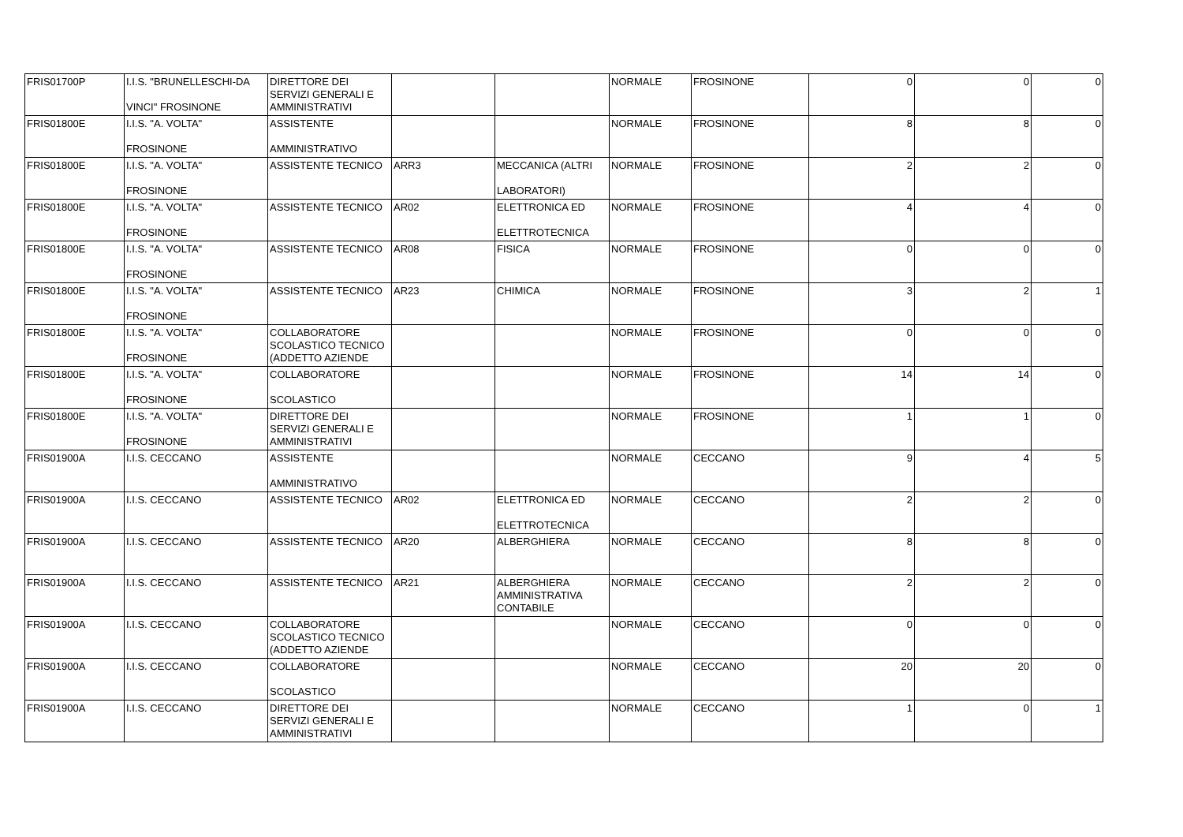| FRIS01700P | I.I.S. "BRUNELLESCHI-DA VINCI" FROSINONE | DIRETTORE DEI SERVIZI GENERALI E AMMINISTRATIVI | | | NORMALE | FROSINONE | 0 | 0 | 0 |
| FRIS01800E | I.I.S. "A. VOLTA" FROSINONE | ASSISTENTE AMMINISTRATIVO | | | NORMALE | FROSINONE | 8 | 8 | 0 |
| FRIS01800E | I.I.S. "A. VOLTA" FROSINONE | ASSISTENTE TECNICO | ARR3 | MECCANICA (ALTRI LABORATORI) | NORMALE | FROSINONE | 2 | 2 | 0 |
| FRIS01800E | I.I.S. "A. VOLTA" FROSINONE | ASSISTENTE TECNICO | AR02 | ELETTRONICA ED ELETTROTECNICA | NORMALE | FROSINONE | 4 | 4 | 0 |
| FRIS01800E | I.I.S. "A. VOLTA" FROSINONE | ASSISTENTE TECNICO | AR08 | FISICA | NORMALE | FROSINONE | 0 | 0 | 0 |
| FRIS01800E | I.I.S. "A. VOLTA" FROSINONE | ASSISTENTE TECNICO | AR23 | CHIMICA | NORMALE | FROSINONE | 3 | 2 | 1 |
| FRIS01800E | I.I.S. "A. VOLTA" FROSINONE | COLLABORATORE SCOLASTICO TECNICO (ADDETTO AZIENDE | | | NORMALE | FROSINONE | 0 | 0 | 0 |
| FRIS01800E | I.I.S. "A. VOLTA" FROSINONE | COLLABORATORE SCOLASTICO | | | NORMALE | FROSINONE | 14 | 14 | 0 |
| FRIS01800E | I.I.S. "A. VOLTA" FROSINONE | DIRETTORE DEI SERVIZI GENERALI E AMMINISTRATIVI | | | NORMALE | FROSINONE | 1 | 1 | 0 |
| FRIS01900A | I.I.S. CECCANO | ASSISTENTE AMMINISTRATIVO | | | NORMALE | CECCANO | 9 | 4 | 5 |
| FRIS01900A | I.I.S. CECCANO | ASSISTENTE TECNICO | AR02 | ELETTRONICA ED ELETTROTECNICA | NORMALE | CECCANO | 2 | 2 | 0 |
| FRIS01900A | I.I.S. CECCANO | ASSISTENTE TECNICO | AR20 | ALBERGHIERA | NORMALE | CECCANO | 8 | 8 | 0 |
| FRIS01900A | I.I.S. CECCANO | ASSISTENTE TECNICO | AR21 | ALBERGHIERA AMMINISTRATIVA CONTABILE | NORMALE | CECCANO | 2 | 2 | 0 |
| FRIS01900A | I.I.S. CECCANO | COLLABORATORE SCOLASTICO TECNICO (ADDETTO AZIENDE | | | NORMALE | CECCANO | 0 | 0 | 0 |
| FRIS01900A | I.I.S. CECCANO | COLLABORATORE SCOLASTICO | | | NORMALE | CECCANO | 20 | 20 | 0 |
| FRIS01900A | I.I.S. CECCANO | DIRETTORE DEI SERVIZI GENERALI E AMMINISTRATIVI | | | NORMALE | CECCANO | 1 | 0 | 1 |